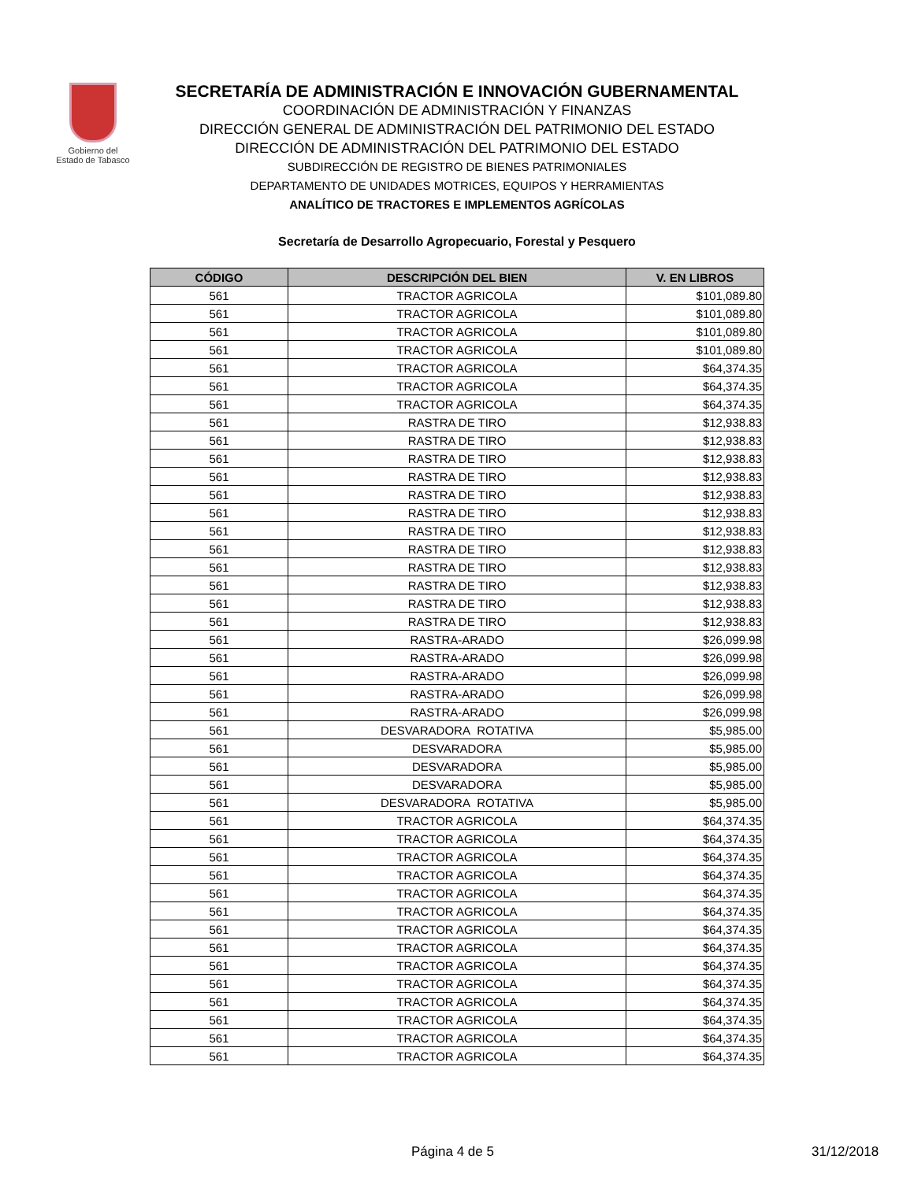Gobierno del
Estado de Tabasco
SECRETARÍA DE ADMINISTRACIÓN E INNOVACIÓN GUBERNAMENTAL
COORDINACIÓN DE ADMINISTRACIÓN Y FINANZAS
DIRECCIÓN GENERAL DE ADMINISTRACIÓN DEL PATRIMONIO DEL ESTADO
DIRECCIÓN DE ADMINISTRACIÓN DEL PATRIMONIO DEL ESTADO
SUBDIRECCIÓN DE REGISTRO DE BIENES PATRIMONIALES
DEPARTAMENTO DE UNIDADES MOTRICES, EQUIPOS Y HERRAMIENTAS
ANALÍTICO DE TRACTORES E IMPLEMENTOS AGRÍCOLAS
Secretaría de Desarrollo Agropecuario, Forestal y Pesquero
| CÓDIGO | DESCRIPCIÓN DEL BIEN | V. EN LIBROS |
| --- | --- | --- |
| 561 | TRACTOR AGRICOLA | $101,089.80 |
| 561 | TRACTOR AGRICOLA | $101,089.80 |
| 561 | TRACTOR AGRICOLA | $101,089.80 |
| 561 | TRACTOR AGRICOLA | $101,089.80 |
| 561 | TRACTOR AGRICOLA | $64,374.35 |
| 561 | TRACTOR AGRICOLA | $64,374.35 |
| 561 | TRACTOR AGRICOLA | $64,374.35 |
| 561 | RASTRA DE TIRO | $12,938.83 |
| 561 | RASTRA DE TIRO | $12,938.83 |
| 561 | RASTRA DE TIRO | $12,938.83 |
| 561 | RASTRA DE TIRO | $12,938.83 |
| 561 | RASTRA DE TIRO | $12,938.83 |
| 561 | RASTRA DE TIRO | $12,938.83 |
| 561 | RASTRA DE TIRO | $12,938.83 |
| 561 | RASTRA DE TIRO | $12,938.83 |
| 561 | RASTRA DE TIRO | $12,938.83 |
| 561 | RASTRA DE TIRO | $12,938.83 |
| 561 | RASTRA DE TIRO | $12,938.83 |
| 561 | RASTRA DE TIRO | $12,938.83 |
| 561 | RASTRA-ARADO | $26,099.98 |
| 561 | RASTRA-ARADO | $26,099.98 |
| 561 | RASTRA-ARADO | $26,099.98 |
| 561 | RASTRA-ARADO | $26,099.98 |
| 561 | RASTRA-ARADO | $26,099.98 |
| 561 | DESVARADORA ROTATIVA | $5,985.00 |
| 561 | DESVARADORA | $5,985.00 |
| 561 | DESVARADORA | $5,985.00 |
| 561 | DESVARADORA | $5,985.00 |
| 561 | DESVARADORA ROTATIVA | $5,985.00 |
| 561 | TRACTOR AGRICOLA | $64,374.35 |
| 561 | TRACTOR AGRICOLA | $64,374.35 |
| 561 | TRACTOR AGRICOLA | $64,374.35 |
| 561 | TRACTOR AGRICOLA | $64,374.35 |
| 561 | TRACTOR AGRICOLA | $64,374.35 |
| 561 | TRACTOR AGRICOLA | $64,374.35 |
| 561 | TRACTOR AGRICOLA | $64,374.35 |
| 561 | TRACTOR AGRICOLA | $64,374.35 |
| 561 | TRACTOR AGRICOLA | $64,374.35 |
| 561 | TRACTOR AGRICOLA | $64,374.35 |
| 561 | TRACTOR AGRICOLA | $64,374.35 |
| 561 | TRACTOR AGRICOLA | $64,374.35 |
| 561 | TRACTOR AGRICOLA | $64,374.35 |
| 561 | TRACTOR AGRICOLA | $64,374.35 |
Página 4 de 5 31/12/2018